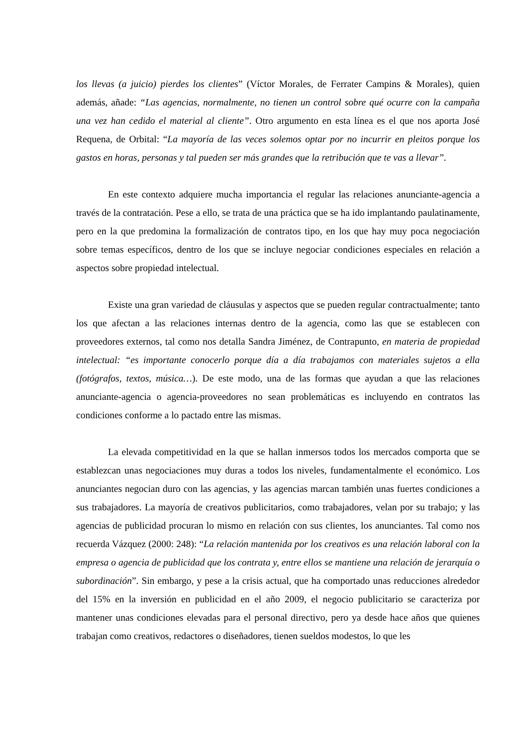los llevas (a juicio) pierdes los clientes” (Víctor Morales, de Ferrater Campins & Morales), quien además, añade: “Las agencias, normalmente, no tienen un control sobre qué ocurre con la campaña una vez han cedido el material al cliente”. Otro argumento en esta línea es el que nos aporta José Requena, de Orbital: “La mayoría de las veces solemos optar por no incurrir en pleitos porque los gastos en horas, personas y tal pueden ser más grandes que la retribución que te vas a llevar”.
En este contexto adquiere mucha importancia el regular las relaciones anunciante-agencia a través de la contratación. Pese a ello, se trata de una práctica que se ha ido implantando paulatinamente, pero en la que predomina la formalización de contratos tipo, en los que hay muy poca negociación sobre temas específicos, dentro de los que se incluye negociar condiciones especiales en relación a aspectos sobre propiedad intelectual.
Existe una gran variedad de cláusulas y aspectos que se pueden regular contractualmente; tanto los que afectan a las relaciones internas dentro de la agencia, como las que se establecen con proveedores externos, tal como nos detalla Sandra Jiménez, de Contrapunto, en materia de propiedad intelectual: “es importante conocerlo porque día a día trabajamos con materiales sujetos a ella (fotógrafos, textos, música…). De este modo, una de las formas que ayudan a que las relaciones anunciante-agencia o agencia-proveedores no sean problemáticas es incluyendo en contratos las condiciones conforme a lo pactado entre las mismas.
La elevada competitividad en la que se hallan inmersos todos los mercados comporta que se establezcan unas negociaciones muy duras a todos los niveles, fundamentalmente el económico. Los anunciantes negocian duro con las agencias, y las agencias marcan también unas fuertes condiciones a sus trabajadores. La mayoría de creativos publicitarios, como trabajadores, velan por su trabajo; y las agencias de publicidad procuran lo mismo en relación con sus clientes, los anunciantes. Tal como nos recuerda Vázquez (2000: 248): “La relación mantenida por los creativos es una relación laboral con la empresa o agencia de publicidad que los contrata y, entre ellos se mantiene una relación de jerarquía o subordinación”. Sin embargo, y pese a la crisis actual, que ha comportado unas reducciones alrededor del 15% en la inversión en publicidad en el año 2009, el negocio publicitario se caracteriza por mantener unas condiciones elevadas para el personal directivo, pero ya desde hace años que quienes trabajan como creativos, redactores o diseñadores, tienen sueldos modestos, lo que les